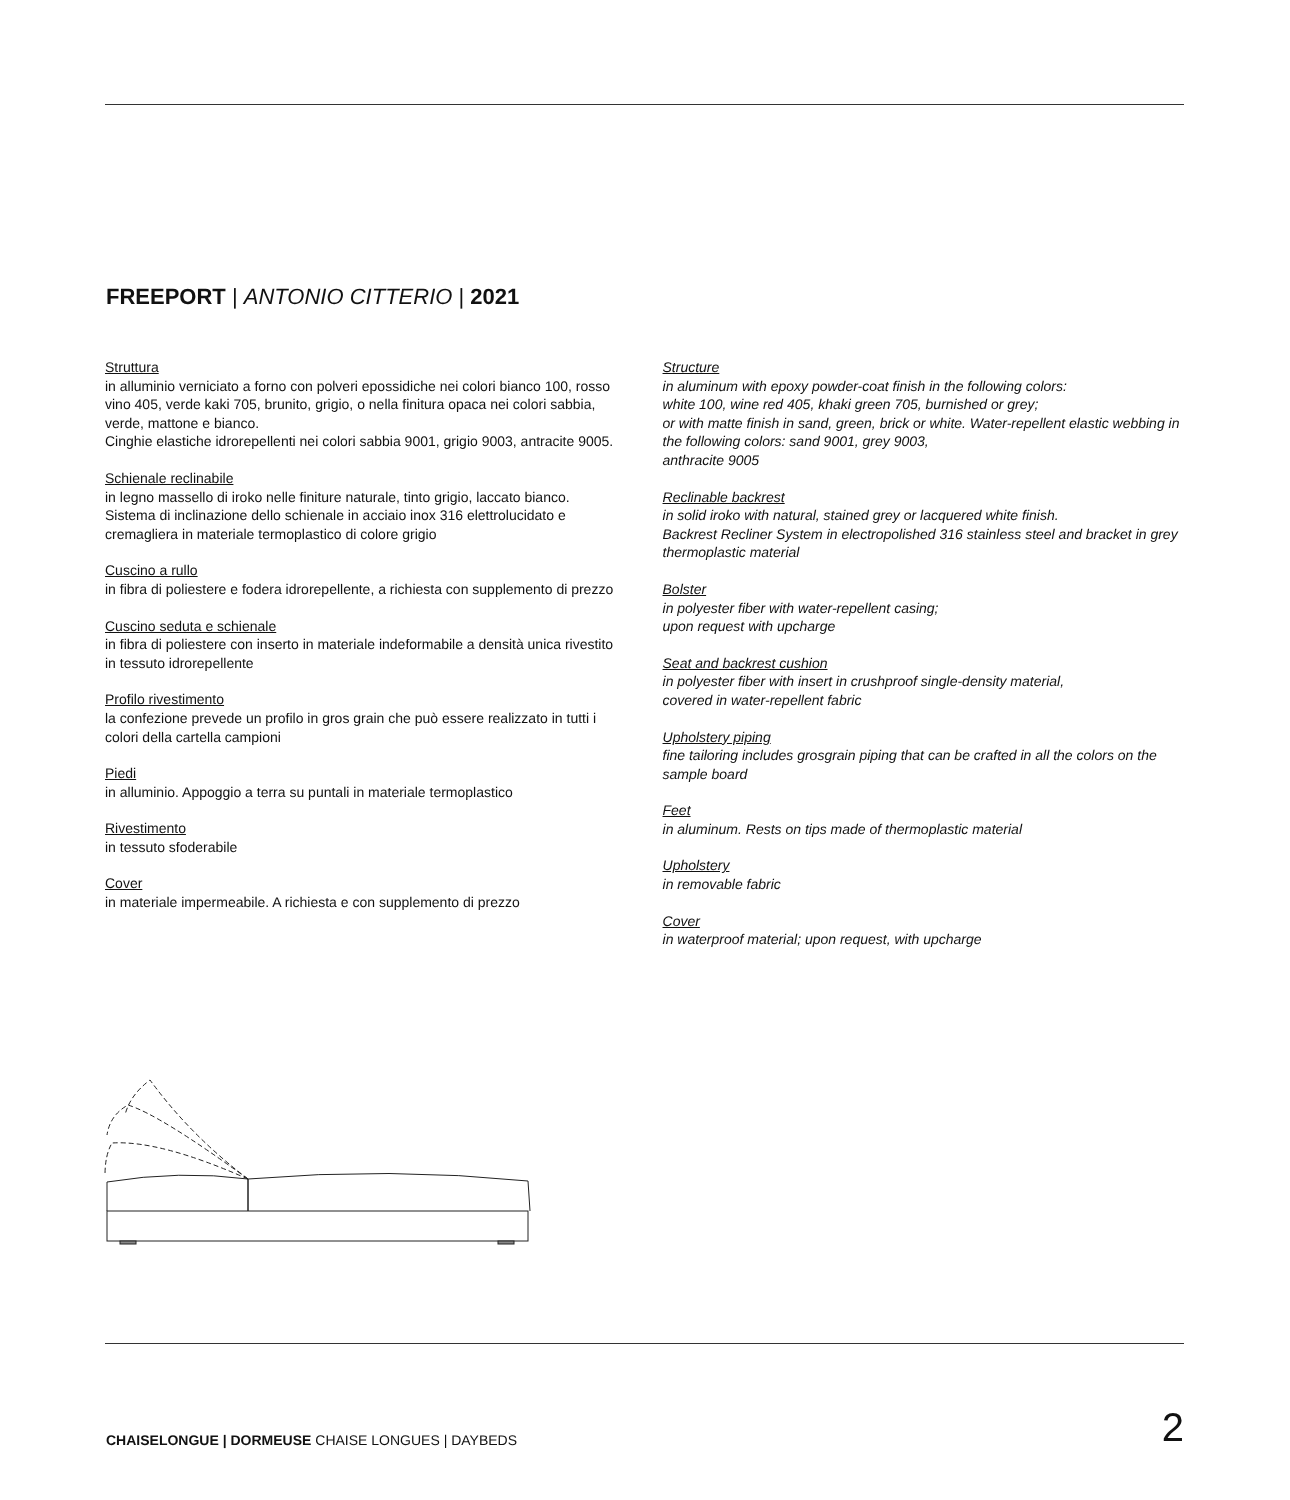FREEPORT | ANTONIO CITTERIO | 2021
Struttura
in alluminio verniciato a forno con polveri epossidiche nei colori bianco 100, rosso vino 405, verde kaki 705, brunito, grigio, o nella finitura opaca nei colori sabbia, verde, mattone e bianco.
Cinghie elastiche idrorepellenti nei colori sabbia 9001, grigio 9003, antracite 9005.
Schienale reclinabile
in legno massello di iroko nelle finiture naturale, tinto grigio, laccato bianco. Sistema di inclinazione dello schienale in acciaio inox 316 elettrolucidato e cremagliera in materiale termoplastico di colore grigio
Cuscino a rullo
in fibra di poliestere e fodera idrorepellente, a richiesta con supplemento di prezzo
Cuscino seduta e schienale
in fibra di poliestere con inserto in materiale indeformabile a densità unica rivestito in tessuto idrorepellente
Profilo rivestimento
la confezione prevede un profilo in gros grain che può essere realizzato in tutti i colori della cartella campioni
Piedi
in alluminio. Appoggio a terra su puntali in materiale termoplastico
Rivestimento
in tessuto sfoderabile
Cover
in materiale impermeabile. A richiesta e con supplemento di prezzo
Structure
in aluminum with epoxy powder-coat finish in the following colors:
white 100, wine red 405, khaki green 705, burnished or grey;
or with matte finish in sand, green, brick or white. Water-repellent elastic webbing in the following colors: sand 9001, grey 9003,
anthracite 9005
Reclinable backrest
in solid iroko with natural, stained grey or lacquered white finish.
Backrest Recliner System in electropolished 316 stainless steel and bracket in grey thermoplastic material
Bolster
in polyester fiber with water-repellent casing;
upon request with upcharge
Seat and backrest cushion
in polyester fiber with insert in crushproof single-density material,
covered in water-repellent fabric
Upholstery piping
fine tailoring includes grosgrain piping that can be crafted in all the colors on the sample board
Feet
in aluminum. Rests on tips made of thermoplastic material
Upholstery
in removable fabric
Cover
in waterproof material; upon request, with upcharge
CHAISELONGUE | DORMEUSE CHAISE LONGUES | DAYBEDS
2